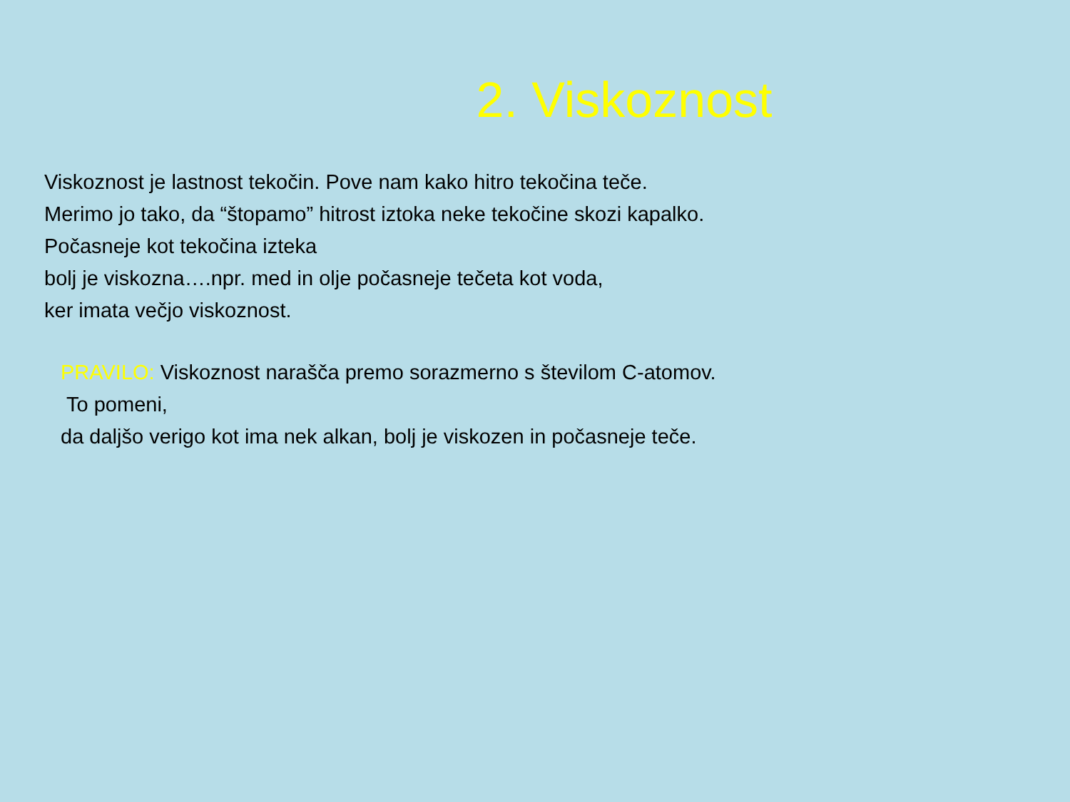2. Viskoznost
Viskoznost je lastnost tekočin. Pove nam kako hitro tekočina teče.
Merimo jo tako, da “štopamo” hitrost iztoka neke tekočine skozi kapalko.
Počasneje kot tekočina izteka
bolj je viskozna….npr. med in olje počasneje tečeta kot voda,
ker imata večjo viskoznost.
PRAVILO: Viskoznost narašča premo sorazmerno s številom C-atomov.
To pomeni,
da daljšo verigo kot ima nek alkan, bolj je viskozen in počasneje teče.